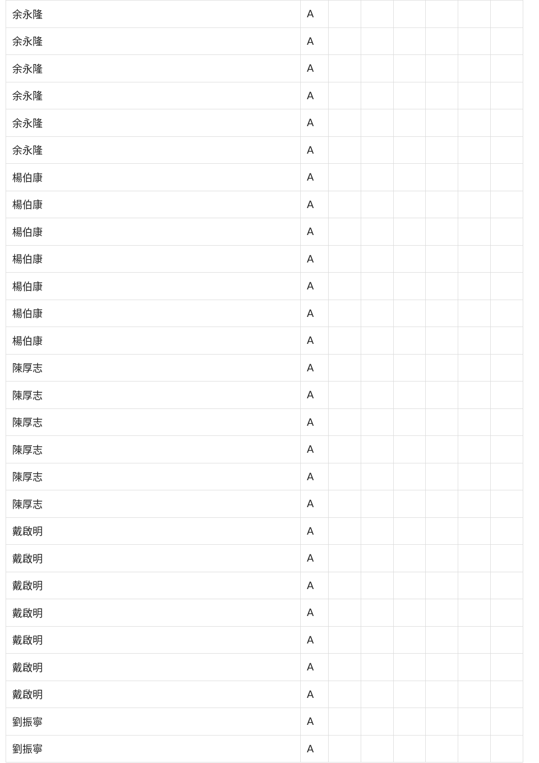| 余永隆 | A | | | | | | |
| 余永隆 | A | | | | | | |
| 余永隆 | A | | | | | | |
| 余永隆 | A | | | | | | |
| 余永隆 | A | | | | | | |
| 余永隆 | A | | | | | | |
| 楊伯康 | A | | | | | | |
| 楊伯康 | A | | | | | | |
| 楊伯康 | A | | | | | | |
| 楊伯康 | A | | | | | | |
| 楊伯康 | A | | | | | | |
| 楊伯康 | A | | | | | | |
| 楊伯康 | A | | | | | | |
| 陳厚志 | A | | | | | | |
| 陳厚志 | A | | | | | | |
| 陳厚志 | A | | | | | | |
| 陳厚志 | A | | | | | | |
| 陳厚志 | A | | | | | | |
| 陳厚志 | A | | | | | | |
| 戴啟明 | A | | | | | | |
| 戴啟明 | A | | | | | | |
| 戴啟明 | A | | | | | | |
| 戴啟明 | A | | | | | | |
| 戴啟明 | A | | | | | | |
| 戴啟明 | A | | | | | | |
| 戴啟明 | A | | | | | | |
| 劉振寧 | A | | | | | | |
| 劉振寧 | A | | | | | | |